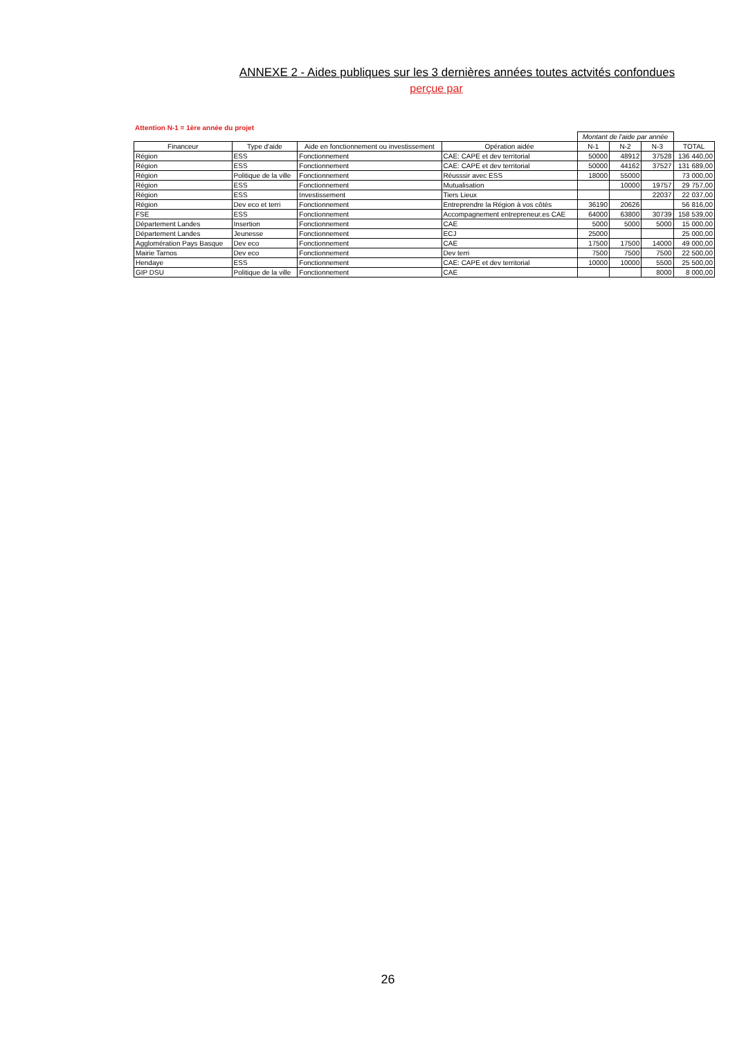ANNEXE 2 - Aides publiques sur les 3 dernières années toutes actvités confondues
perçue par
Attention N-1 = 1ère année du projet
| | | | | Montant de l'aide par année | | | |
| --- | --- | --- | --- | --- | --- | --- | --- |
| Financeur | Type d'aide | Aide en fonctionnement ou investissement | Opération aidée | N-1 | N-2 | N-3 | TOTAL |
| Région | ESS | Fonctionnement | CAE: CAPE et dev territorial | 50000 | 48912 | 37528 | 136 440,00 |
| Région | ESS | Fonctionnement | CAE: CAPE et dev territorial | 50000 | 44162 | 37527 | 131 689,00 |
| Région | Politique de la ville | Fonctionnement | Réusssir avec ESS | 18000 | 55000 | | 73 000,00 |
| Région | ESS | Fonctionnement | Mutualisation | | 10000 | 19757 | 29 757,00 |
| Région | ESS | Investissement | Tiers Lieux | | | 22037 | 22 037,00 |
| Région | Dev eco et terri | Fonctionnement | Entreprendre la Région à vos côtés | 36190 | 20626 | | 56 816,00 |
| FSE | ESS | Fonctionnement | Accompagnement entrepreneur.es CAE | 64000 | 63800 | 30739 | 158 539,00 |
| Département Landes | Insertion | Fonctionnement | CAE | 5000 | 5000 | 5000 | 15 000,00 |
| Département Landes | Jeunesse | Fonctionnement | ECJ | 25000 | | | 25 000,00 |
| Agglomération Pays Basque | Dev eco | Fonctionnement | CAE | 17500 | 17500 | 14000 | 49 000,00 |
| Mairie Tarnos | Dev eco | Fonctionnement | Dev terri | 7500 | 7500 | 7500 | 22 500,00 |
| Hendaye | ESS | Fonctionnement | CAE: CAPE et dev territorial | 10000 | 10000 | 5500 | 25 500,00 |
| GIP DSU | Politique de la ville | Fonctionnement | CAE | | | 8000 | 8 000,00 |
26